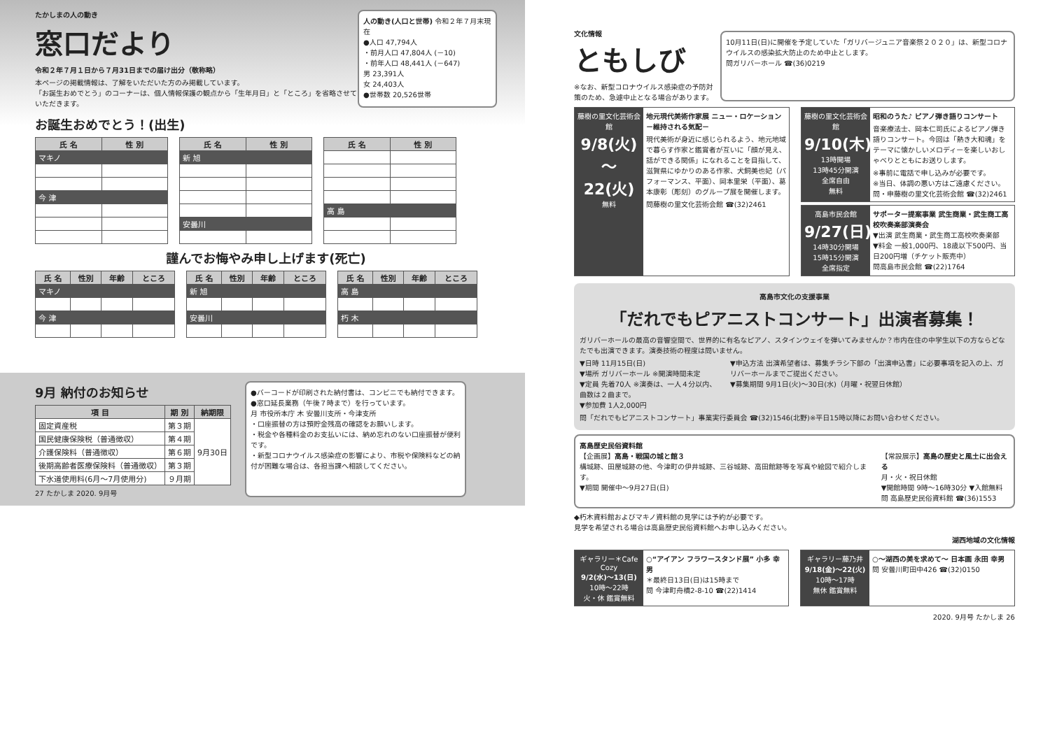たかしまの人の動き
窓口だより
令和２年７月１日から７月31日までの届け出分（敬称略）
本ページの掲載情報は、了解をいただいた方のみ掲載しています。
「お誕生おめでとう」のコーナーは、個人情報保護の観点から「生年月日」と「ところ」を省略させていただきます。
人の動き(人口と世帯) 令和２年７月末現在
●人口 47,794人
・前月人口 47,804人 (－10)
・前年人口 48,441人 (－647)
男 23,391人
女 24,403人
●世帯数 20,526世帯
お誕生おめでとう！(出生)
| 氏 名 | 性 別 |
| --- | --- |
| マキノ | |
| 今 津 | |
| 氏 名 | 性 別 |
| --- | --- |
| 新 旭 | |
| 安曇川 | |
| 氏 名 | 性 別 |
| --- | --- |
| 高 島 | |
謹んでお悔やみ申し上げます(死亡)
| 氏 名 | 性別 | 年齢 | ところ |
| --- | --- | --- | --- |
| マキノ | | | |
| 今 津 | | | |
| 氏 名 | 性別 | 年齢 | ところ |
| --- | --- | --- | --- |
| 新 旭 | | | |
| 安曇川 | | | |
| 氏 名 | 性別 | 年齢 | ところ |
| --- | --- | --- | --- |
| 高 島 | | | |
| 朽 木 | | | |
9月 納付のお知らせ
| 項 目 | 期 別 | 納期限 |
| --- | --- | --- |
| 固定資産税 | 第３期 | 9月30日 |
| 国民健康保険税（普通徴収） | 第４期 | |
| 介護保険料（普通徴収） | 第６期 | |
| 後期高齢者医療保険料（普通徴収） | 第３期 | |
| 下水道使用料(6月～7月使用分) | ９月期 | |
27 たかしま 2020. 9月号
●バーコードが印刷された納付書は、コンビニでも納付できます。
●窓口延長業務（午後７時まで）を行っています。
月 市役所本庁 木 安曇川支所・今津支所
・口座振替の方は預貯金残高の確認をお願いします。
・税金や各種料金のお支払いには、納め忘れのない口座振替が便利です。
・新型コロナウイルス感染症の影響により、市税や保険料などの納付が困難な場合は、各担当課へ相談してください。
文化情報
ともしび
※なお、新型コロナウイルス感染症の予防対策のため、急遽中止となる場合があります。
10月11日(日)に開催を予定していた「ガリバージュニア音楽祭２０２０」は、新型コロナウイルスの感染拡大防止のため中止とします。
問ガリバーホール ☎(36)0219
藤樹の里文化芸術会館
9/8(火)～22(火)
無料
地元現代美術作家展 ニュー・ロケーション －維持される気配－
現代美術が身近に感じられるよう、地元地域で暮らす作家と鑑賞者が互いに「顔が見え、話ができる関係」になれることを目指して、滋賀県にゆかりのある作家、犬飼美也妃（パフォーマンス、平面）、岡本里栄（平面）、葛本康彰（彫刻）のグループ展を開催します。
問藤樹の里文化芸術会館 ☎(32)2461
藤樹の里文化芸術会館
9/10(木)
13時開場
13時45分開演
全席自由
無料
昭和のうた♪ ピアノ弾き語りコンサート
音楽療法士、岡本仁司氏によるピアノ弾き語りコンサート。今回は「熱き大和魂」をテーマに懐かしいメロディーを楽しいおしゃべりとともにお送りします。
※事前に電話で申し込みが必要です。
※当日、体調の悪い方はご遠慮ください。
問・申藤樹の里文化芸術会館 ☎(32)2461
高島市民会館
9/27(日)
14時30分開場
15時15分開演
全席指定
サポーター提案事業 武生商業・武生商工高校吹奏楽部演奏会
▼出演 武生商業・武生商工高校吹奏楽部
▼料金 一般1,000円、18歳以下500円、当日200円増（チケット販売中）
問高島市民会館 ☎(22)1764
高島市文化の支援事業
「だれでもピアニストコンサート」出演者募集！
ガリバーホールの最高の音響空間で、世界的に有名なピアノ、スタインウェイを弾いてみませんか？市内在住の中学生以下の方ならどなたでも出演できます。演奏技術の程度は問いません。
▼日時 11月15日(日)
▼場所 ガリバーホール ※開演時間未定
▼定員 先着70人 ※演奏は、一人４分以内、曲数は２曲まで。
▼参加費 1人2,000円
▼申込方法 出演希望者は、募集チラシ下部の「出演申込書」に必要事項を記入の上、ガリバーホールまでご提出ください。
▼募集期間 9月1日(火)～30日(水)（月曜・祝翌日休館）
問「だれでもピアニストコンサート」事業実行委員会 ☎(32)1546(北野)※平日15時以降にお問い合わせください。
高島歴史民俗資料館
【企画展】高島・戦国の城と館３
構城跡、田屋城跡の他、今津町の伊井城跡、三谷城跡、高田館跡等を写真や絵図で紹介します。
▼期間 開催中～9月27日(日)
【常設展示】高島の歴史と風土に出会える
月・火・祝日休館
▼開館時間 9時～16時30分 ▼入館無料
問 高島歴史民俗資料館 ☎(36)1553
◆朽木資料館およびマキノ資料館の見学には予約が必要です。
見学を希望される場合は高島歴史民俗資料館へお申し込みください。
湖西地域の文化情報
ギャラリー＊Cafe Cozy
9/2(水)～13(日)
10時～22時
火・休 鑑賞無料
○“アイアン フラワースタンド展” 小多 幸男
＊最終日13日(日)は15時まで
問 今津町舟橋2-8-10 ☎(22)1414
ギャラリー藤乃井
9/18(金)～22(火)
10時～17時
無休 鑑賞無料
○～湖西の美を求めて～ 日本画 永田 幸男
問 安曇川町田中426 ☎(32)0150
2020. 9月号 たかしま 26